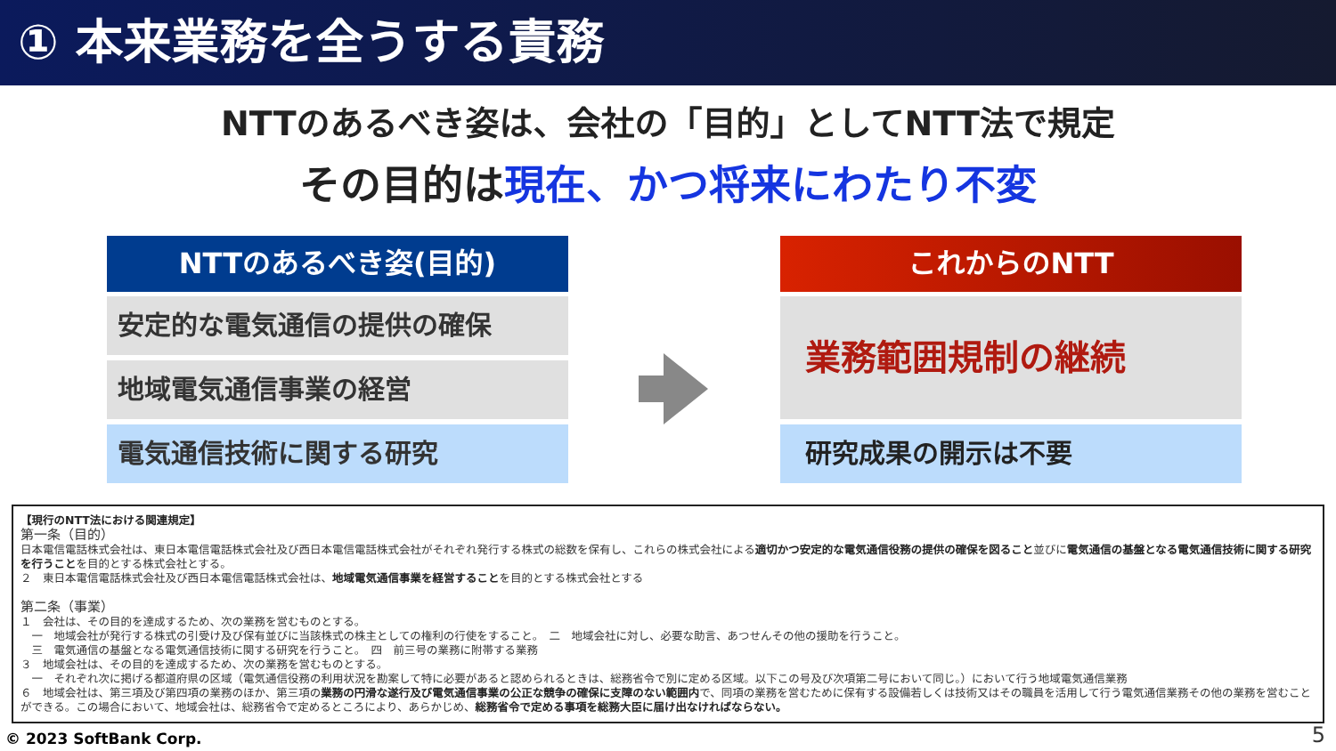① 本来業務を全うする責務
NTTのあるべき姿は、会社の「目的」としてNTT法で規定
その目的は現在、かつ将来にわたり不変
NTTのあるべき姿(目的)
安定的な電気通信の提供の確保
地域電気通信事業の経営
電気通信技術に関する研究
これからのNTT
業務範囲規制の継続
研究成果の開示は不要
【現行のNTT法における関連規定】
第一条（目的）
日本電信電話株式会社は、東日本電信電話株式会社及び西日本電信電話株式会社がそれぞれ発行する株式の総数を保有し、これらの株式会社による適切かつ安定的な電気通信役務の提供の確保を図ること並びに電気通信の基盤となる電気通信技術に関する研究を行うことを目的とする株式会社とする。
２　東日本電信電話株式会社及び西日本電信電話株式会社は、地域電気通信事業を経営することを目的とする株式会社とする
第二条（事業）
１　会社は、その目的を達成するため、次の業務を営むものとする。
　一　地域会社が発行する株式の引受け及び保有並びに当該株式の株主としての権利の行使をすること。　二　地域会社に対し、必要な助言、あつせんその他の援助を行うこと。
　三　電気通信の基盤となる電気通信技術に関する研究を行うこと。　四　前三号の業務に附帯する業務
３　地域会社は、その目的を達成するため、次の業務を営むものとする。
　一　それぞれ次に掲げる都道府県の区域（電気通信役務の利用状況を勘案して特に必要があると認められるときは、総務省令で別に定める区域。以下この号及び次項第二号において同じ。）において行う地域電気通信業務
６　地域会社は、第三項及び第四項の業務のほか、第三項の業務の円滑な遂行及び電気通信事業の公正な競争の確保に支障のない範囲内で、同項の業務を営むために保有する設備若しくは技術又はその職員を活用して行う電気通信業務その他の業務を営むことができる。この場合において、地域会社は、総務省令で定めるところにより、あらかじめ、総務省令で定める事項を総務大臣に届け出なければならない。
© 2023 SoftBank Corp. 5